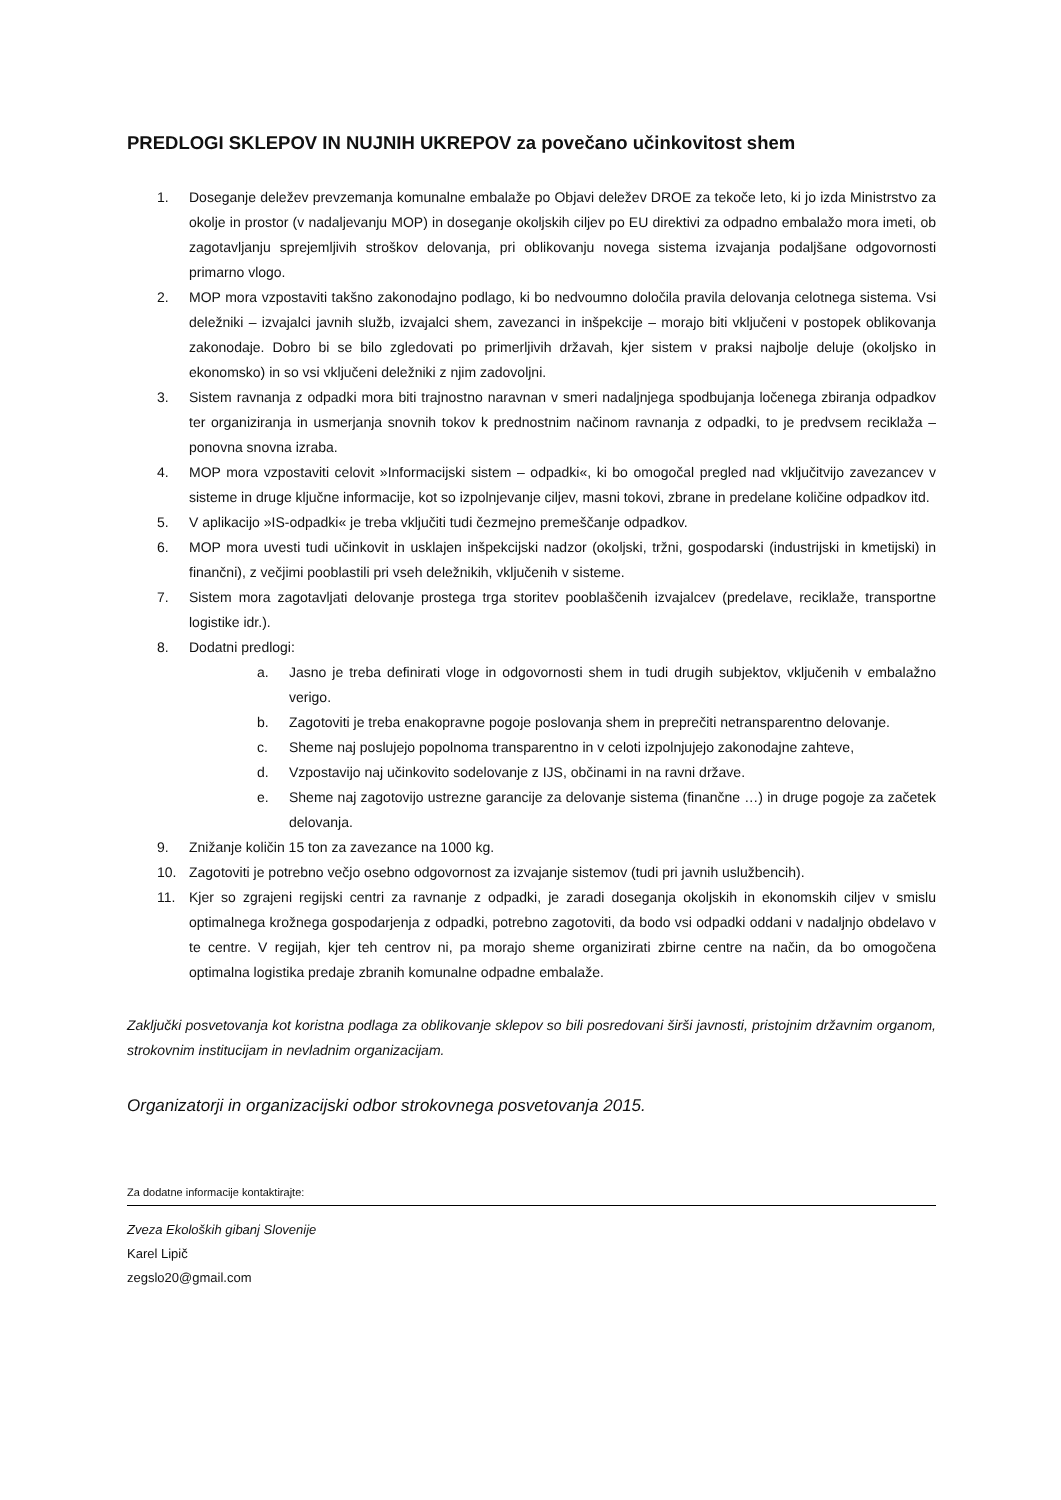PREDLOGI SKLEPOV IN NUJNIH UKREPOV za povečano učinkovitost shem
1. Doseganje deležev prevzemanja komunalne embalaže po Objavi deležev DROE za tekoče leto, ki jo izda Ministrstvo za okolje in prostor (v nadaljevanju MOP) in doseganje okoljskih ciljev po EU direktivi za odpadno embalažo mora imeti, ob zagotavljanju sprejemljivih stroškov delovanja, pri oblikovanju novega sistema izvajanja podaljšane odgovornosti primarno vlogo.
2. MOP mora vzpostaviti takšno zakonodajno podlago, ki bo nedvoumno določila pravila delovanja celotnega sistema. Vsi deležniki – izvajalci javnih služb, izvajalci shem, zavezanci in inšpekcije – morajo biti vključeni v postopek oblikovanja zakonodaje. Dobro bi se bilo zgledovati po primerljivih državah, kjer sistem v praksi najbolje deluje (okoljsko in ekonomsko) in so vsi vključeni deležniki z njim zadovoljni.
3. Sistem ravnanja z odpadki mora biti trajnostno naravnan v smeri nadaljnjega spodbujanja ločenega zbiranja odpadkov ter organiziranja in usmerjanja snovnih tokov k prednostnim načinom ravnanja z odpadki, to je predvsem reciklaža – ponovna snovna izraba.
4. MOP mora vzpostaviti celovit »Informacijski sistem – odpadki«, ki bo omogočal pregled nad vključitvijo zavezancev v sisteme in druge ključne informacije, kot so izpolnjevanje ciljev, masni tokovi, zbrane in predelane količine odpadkov itd.
5. V aplikacijo »IS-odpadki« je treba vključiti tudi čezmejno premeščanje odpadkov.
6. MOP mora uvesti tudi učinkovit in usklajen inšpekcijski nadzor (okoljski, tržni, gospodarski (industrijski in kmetijski) in finančni), z večjimi pooblastili pri vseh deležnikih, vključenih v sisteme.
7. Sistem mora zagotavljati delovanje prostega trga storitev pooblaščenih izvajalcev (predelave, reciklaže, transportne logistike idr.).
8. Dodatni predlogi:
a. Jasno je treba definirati vloge in odgovornosti shem in tudi drugih subjektov, vključenih v embalažno verigo.
b. Zagotoviti je treba enakopravne pogoje poslovanja shem in preprečiti netransparentno delovanje.
c. Sheme naj poslujejo popolnoma transparentno in v celoti izpolnjujejo zakonodajne zahteve,
d. Vzpostavijo naj učinkovito sodelovanje z IJS, občinami in na ravni države.
e. Sheme naj zagotovijo ustrezne garancije za delovanje sistema (finančne …) in druge pogoje za začetek delovanja.
9. Znižanje količin 15 ton za zavezance na 1000 kg.
10. Zagotoviti je potrebno večjo osebno odgovornost za izvajanje sistemov (tudi pri javnih uslužbencih).
11. Kjer so zgrajeni regijski centri za ravnanje z odpadki, je zaradi doseganja okoljskih in ekonomskih ciljev v smislu optimalnega krožnega gospodarjenja z odpadki, potrebno zagotoviti, da bodo vsi odpadki oddani v nadaljnjo obdelavo v te centre. V regijah, kjer teh centrov ni, pa morajo sheme organizirati zbirne centre na način, da bo omogočena optimalna logistika predaje zbranih komunalne odpadne embalaže.
Zaključki posvetovanja kot koristna podlaga za oblikovanje sklepov so bili posredovani širši javnosti, pristojnim državnim organom, strokovnim institucijam in nevladnim organizacijam.
Organizatorji in organizacijski odbor strokovnega posvetovanja 2015.
Za dodatne informacije kontaktirajte:
Zveza Ekoloških gibanj Slovenije
Karel Lipič
zegslo20@gmail.com